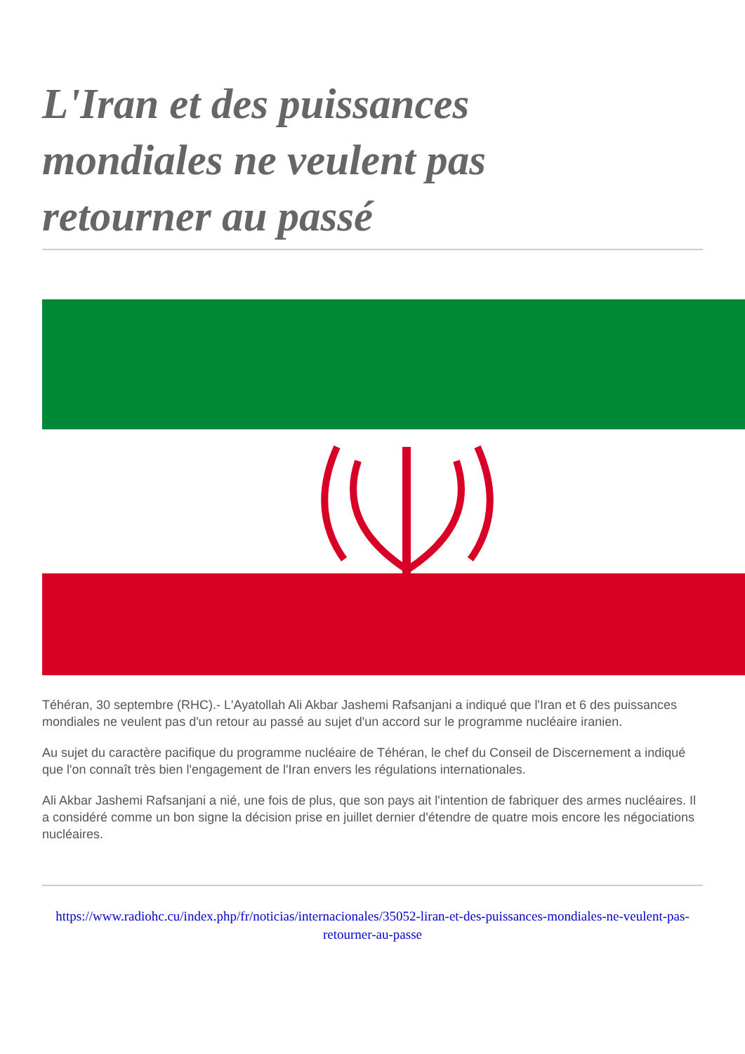L'Iran et des puissances mondiales ne veulent pas retourner au passé
Téhéran, 30 septembre (RHC).- L'Ayatollah Ali Akbar Jashemi Rafsanjani a indiqué que l'Iran et 6 des puissances mondiales ne veulent pas d'un retour au passé au sujet d'un accord sur le programme nucléaire iranien.
Au sujet du caractère pacifique du programme nucléaire de Téhéran, le chef du Conseil de Discernement a indiqué que l'on connaît très bien l'engagement de l'Iran envers les régulations internationales.
Ali Akbar Jashemi Rafsanjani a nié, une fois de plus, que son pays ait l'intention de fabriquer des armes nucléaires. Il a considéré comme un bon signe la décision prise en juillet dernier d'étendre de quatre mois encore les négociations nucléaires.
https://www.radiohc.cu/index.php/fr/noticias/internacionales/35052-liran-et-des-puissances-mondiales-ne-veulent-pas-retourner-au-passe